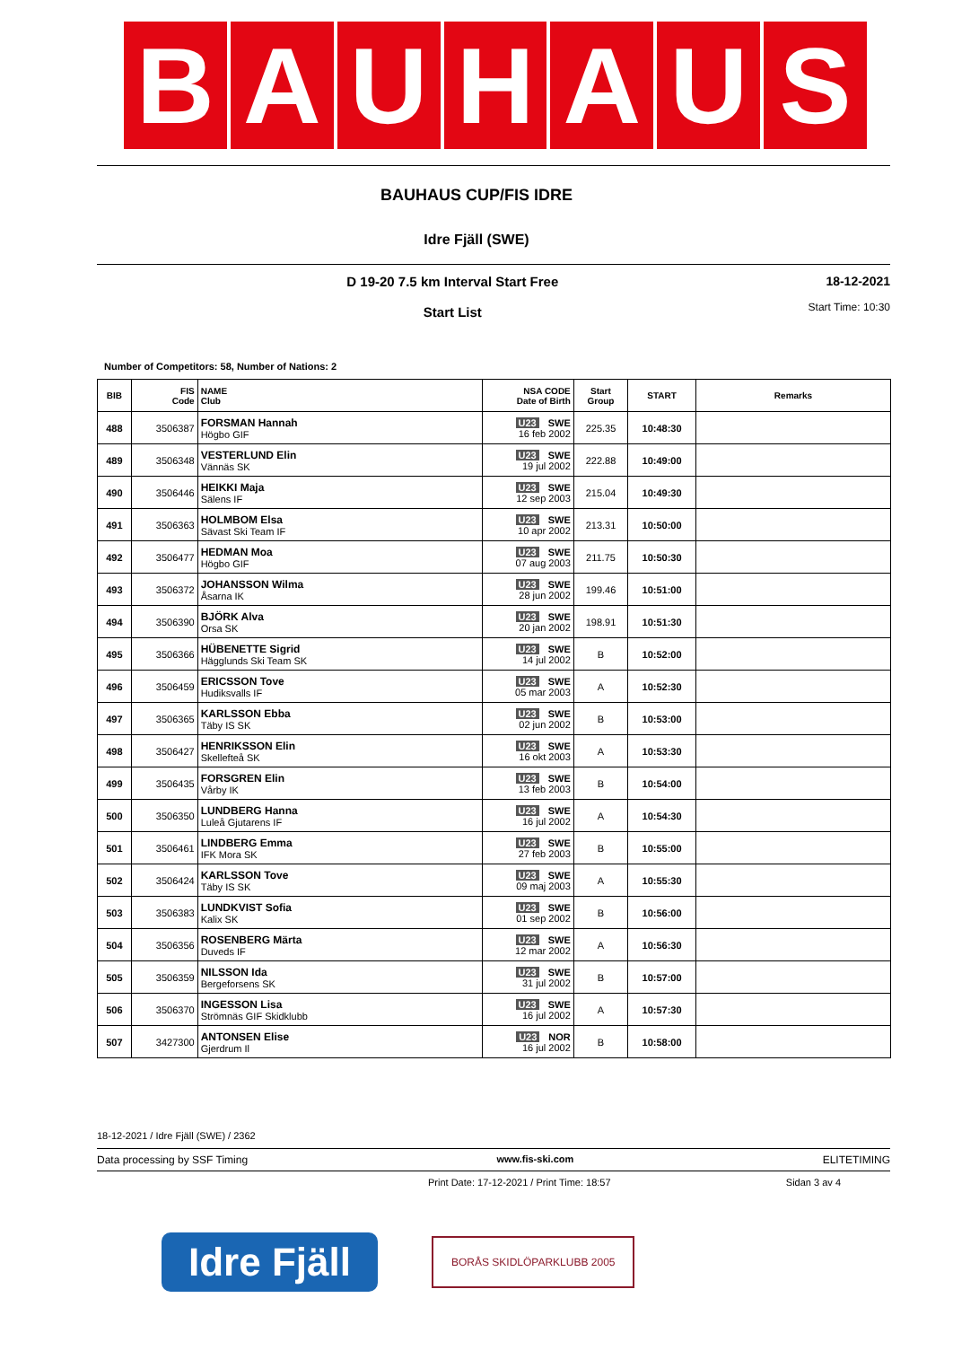B A U H A U S
BAUHAUS CUP/FIS IDRE
Idre Fjäll (SWE)
D 19-20 7.5 km Interval Start Free
Start List
18-12-2021
Start Time: 10:30
Number of Competitors: 58, Number of Nations: 2
| BIB | FIS Code | NAME Club | NSA CODE Date of Birth | Start Group | START | Remarks |
| --- | --- | --- | --- | --- | --- | --- |
| 488 | 3506387 | FORSMAN Hannah Högbo GIF | U23 SWE 16 feb 2002 | 225.35 | 10:48:30 | |
| 489 | 3506348 | VESTERLUND Elin Vännäs SK | U23 SWE 19 jul 2002 | 222.88 | 10:49:00 | |
| 490 | 3506446 | HEIKKI Maja Sälens IF | U23 SWE 12 sep 2003 | 215.04 | 10:49:30 | |
| 491 | 3506363 | HOLMBOM Elsa Sävast Ski Team IF | U23 SWE 10 apr 2002 | 213.31 | 10:50:00 | |
| 492 | 3506477 | HEDMAN Moa Högbo GIF | U23 SWE 07 aug 2003 | 211.75 | 10:50:30 | |
| 493 | 3506372 | JOHANSSON Wilma Åsarna IK | U23 SWE 28 jun 2002 | 199.46 | 10:51:00 | |
| 494 | 3506390 | BJÖRK Alva Orsa SK | U23 SWE 20 jan 2002 | 198.91 | 10:51:30 | |
| 495 | 3506366 | HÜBENETTE Sigrid Hägglunds Ski Team SK | U23 SWE 14 jul 2002 | B | 10:52:00 | |
| 496 | 3506459 | ERICSSON Tove Hudiksvalls IF | U23 SWE 05 mar 2003 | A | 10:52:30 | |
| 497 | 3506365 | KARLSSON Ebba Täby IS SK | U23 SWE 02 jun 2002 | B | 10:53:00 | |
| 498 | 3506427 | HENRIKSSON Elin Skellefteå SK | U23 SWE 16 okt 2003 | A | 10:53:30 | |
| 499 | 3506435 | FORSGREN Elin Vårby IK | U23 SWE 13 feb 2003 | B | 10:54:00 | |
| 500 | 3506350 | LUNDBERG Hanna Luleå Gjutarens IF | U23 SWE 16 jul 2002 | A | 10:54:30 | |
| 501 | 3506461 | LINDBERG Emma IFK Mora SK | U23 SWE 27 feb 2003 | B | 10:55:00 | |
| 502 | 3506424 | KARLSSON Tove Täby IS SK | U23 SWE 09 maj 2003 | A | 10:55:30 | |
| 503 | 3506383 | LUNDKVIST Sofia Kalix SK | U23 SWE 01 sep 2002 | B | 10:56:00 | |
| 504 | 3506356 | ROSENBERG Märta Duveds IF | U23 SWE 12 mar 2002 | A | 10:56:30 | |
| 505 | 3506359 | NILSSON Ida Bergeforsens SK | U23 SWE 31 jul 2002 | B | 10:57:00 | |
| 506 | 3506370 | INGESSON Lisa Strömnäs GIF Skidklubb | U23 SWE 16 jul 2002 | A | 10:57:30 | |
| 507 | 3427300 | ANTONSEN Elise Gjerdrum Il | U23 NOR 16 jul 2002 | B | 10:58:00 | |
18-12-2021 / Idre Fjäll (SWE) / 2362
Data processing by SSF Timing www.fis-ski.com ELITETIMING
Print Date: 17-12-2021 / Print Time: 18:57 Sidan 3 av 4
Idre Fjäll
BORÅS SKIDLÖPARKLUBB 2005